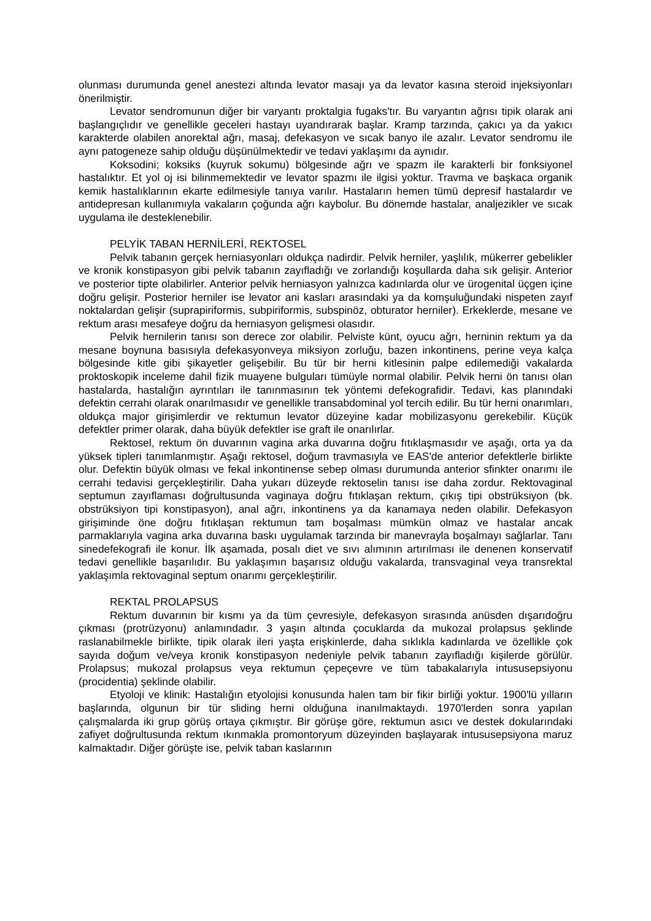olunması durumunda genel anestezi altında levator masajı ya da levator kasına steroid injeksiyonları önerilmiştir.
Levator sendromunun diğer bir varyantı proktalgia fugaks'tır. Bu varyantın ağrısı tipik olarak ani başlangıçlıdır ve genellikle geceleri hastayı uyandırarak başlar. Kramp tarzında, çakıcı ya da yakıcı karakterde olabilen anorektal ağrı, masaj, defekasyon ve sıcak banyo ile azalır. Levator sendromu ile aynı patogeneze sahip olduğu düşünülmektedir ve tedavi yaklaşımı da aynıdır.
Koksodini; koksiks (kuyruk sokumu) bölgesinde ağrı ve spazm ile karakterli bir fonksiyonel hastalıktır. Et yol oj isi bilinmemektedir ve levator spazmı ile ilgisi yoktur. Travma ve başkaca organik kemik hastalıklarının ekarte edilmesiyle tanıya varılır. Hastaların hemen tümü depresif hastalardır ve antidepresan kullanımıyla vakaların çoğunda ağrı kaybolur. Bu dönemde hastalar, analjezikler ve sıcak uygulama ile desteklenebilir.
PELYİK TABAN HERNİLERİ, REKTOSEL
Pelvik tabanın gerçek herniasyonları oldukça nadirdir. Pelvik herniler, yaşlılık, mükerrer gebelikler ve kronik konstipasyon gibi pelvik tabanın zayıfladığı ve zorlandığı koşullarda daha sık gelişir. Anterior ve posterior tipte olabilirler. Anterior pelvik herniasyon yalnızca kadınlarda olur ve ürogenital üçgen içine doğru gelişir. Posterior herniler ise levator ani kasları arasındaki ya da komşuluğundaki nispeten zayıf noktalardan gelişir (suprapiriformis, subpiriformis, subspinöz, obturator herniler). Erkeklerde, mesane ve rektum arası mesafeye doğru da herniasyon gelişmesi olasıdır.
Pelvik hernilerin tanısı son derece zor olabilir. Pelviste künt, oyucu ağrı, herninin rektum ya da mesane boynuna basısıyla defekasyonveya miksiyon zorluğu, bazen inkontinens, perine veya kalça bölgesinde kitle gibi şikayetler gelişebilir. Bu tür bir herni kitlesinin palpe edilemediği vakalarda proktoskopik inceleme dahil fizik muayene bulguları tümüyle normal olabilir. Pelvik herni ön tanısı olan hastalarda, hastalığın ayrıntıları ile tanınmasının tek yöntemi defekografidir. Tedavi, kas planındaki defektin cerrahi olarak onarılmasıdır ve genellikle transabdominal yol tercih edilir. Bu tür herni onarımları, oldukça major girişimlerdir ve rektumun levator düzeyine kadar mobilizasyonu gerekebilir. Küçük defektler primer olarak, daha büyük defektler ise graft ile onarılırlar.
Rektosel, rektum ön duvarının vagina arka duvarına doğru fıtıklaşmasıdır ve aşağı, orta ya da yüksek tipleri tanımlanmıştır. Aşağı rektosel, doğum travmasıyla ve EAS'de anterior defektlerle birlikte olur. Defektin büyük olması ve fekal inkontinense sebep olması durumunda anterior sfinkter onarımı ile cerrahi tedavisi gerçekleştirilir. Daha yukarı düzeyde rektoselin tanısı ise daha zordur. Rektovaginal septumun zayıflaması doğrultusunda vaginaya doğru fıtıklaşan rektum, çıkış tipi obstrüksiyon (bk. obstrüksiyon tipi konstipasyon), anal ağrı, inkontinens ya da kanamaya neden olabilir. Defekasyon girişiminde öne doğru fıtıklaşan rektumun tam boşalması mümkün olmaz ve hastalar ancak parmaklarıyla vagina arka duvarına baskı uygulamak tarzında bir manevrayla boşalmayı sağlarlar. Tanı sinedefekografi ile konur. İlk aşamada, posalı diet ve sıvı alımının artırılması ile denenen konservatif tedavi genellikle başarılıdır. Bu yaklaşımın başarısız olduğu vakalarda, transvaginal veya transrektal yaklaşımla rektovaginal septum onarımı gerçekleştirilir.
REKTAL PROLAPSUS
Rektum duvarının bir kısmı ya da tüm çevresiyle, defekasyon sırasında anüsden dışarıdoğru çıkması (protrüzyonu) anlamındadır. 3 yaşın altında çocuklarda da mukozal prolapsus şeklinde raslanabilmekle birlikte, tipik olarak ileri yaşta erişkinlerde, daha sıklıkla kadınlarda ve özellikle çok sayıda doğum ve/veya kronik konstipasyon nedeniyle pelvik tabanın zayıfladığı kişilerde görülür. Prolapsus; mukozal prolapsus veya rektumun çepeçevre ve tüm tabakalarıyla intususepsiyonu (procidentia) şeklinde olabilir.
Etyoloji ve klinik: Hastalığın etyolojisi konusunda halen tam bir fikir birliği yoktur. 1900'lü yılların başlarında, olgunun bir tür sliding herni olduğuna inanılmaktaydı. 1970'lerden sonra yapılan çalışmalarda iki grup görüş ortaya çıkmıştır. Bir görüşe göre, rektumun asıcı ve destek dokularındaki zafiyet doğrultusunda rektum ıkınmakla promontoryum düzeyinden başlayarak intususepsiyona maruz kalmaktadır. Diğer görüşte ise, pelvik taban kaslarının